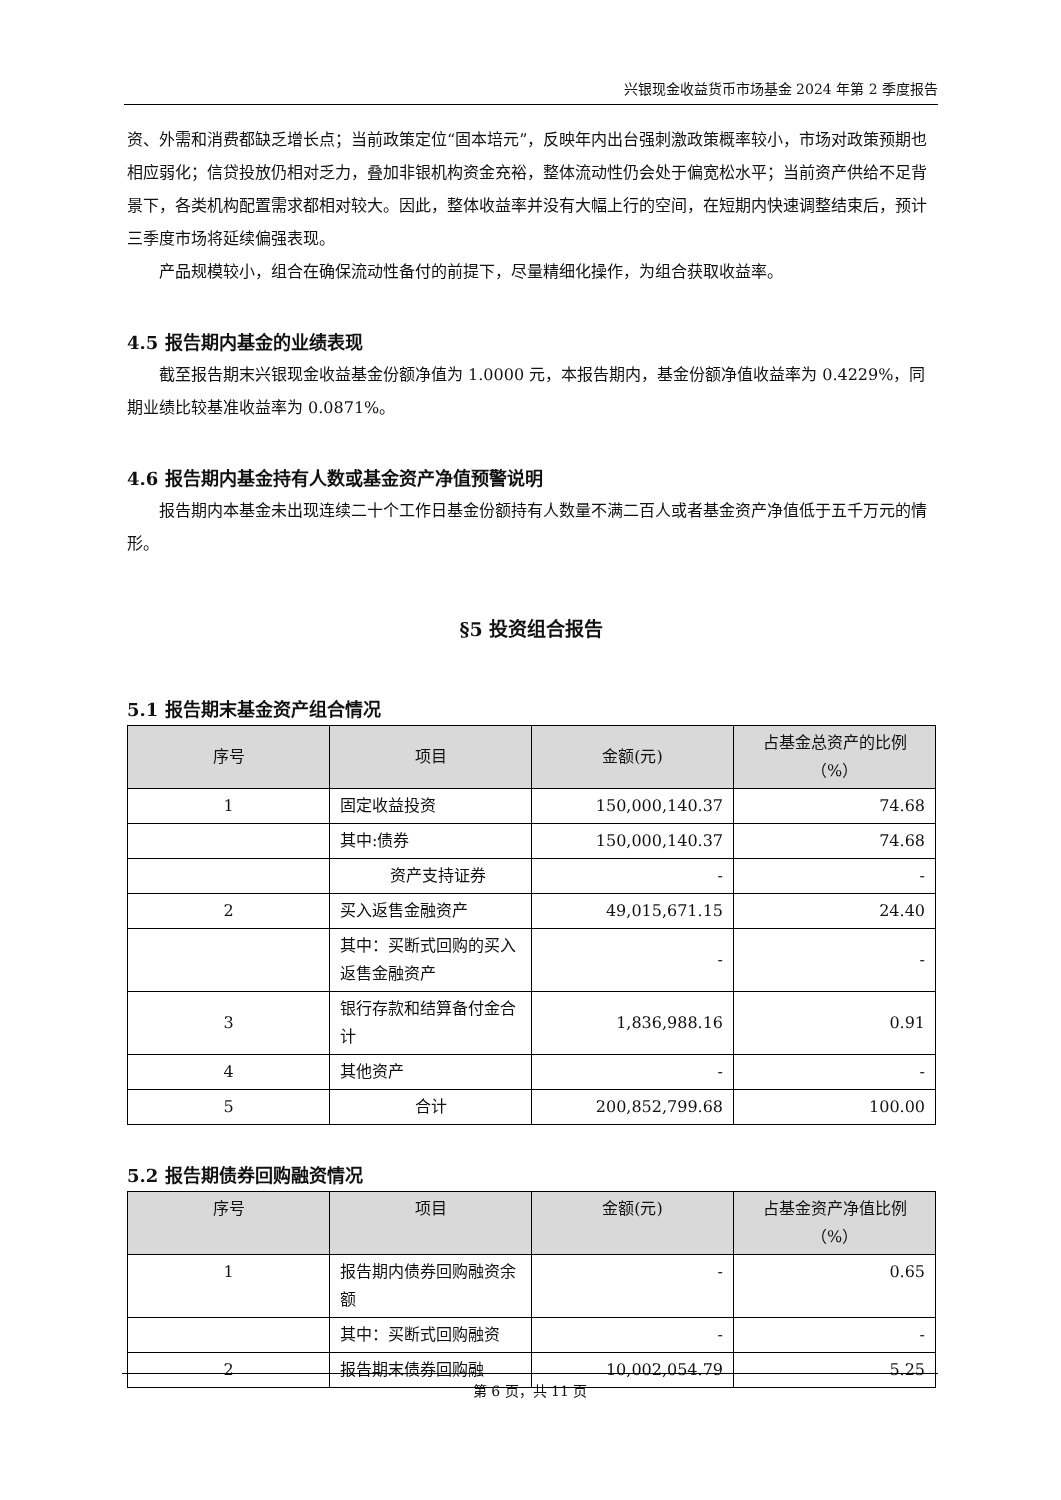兴银现金收益货币市场基金 2024 年第 2 季度报告
资、外需和消费都缺乏增长点；当前政策定位“固本培元”，反映年内出台强刺激政策概率较小，市场对政策预期也相应弱化；信贷投放仍相对乏力，叠加非银机构资金充裕，整体流动性仍会处于偏宽松水平；当前资产供给不足背景下，各类机构配置需求都相对较大。因此，整体收益率并没有大幅上行的空间，在短期内快速调整结束后，预计三季度市场将延续偏强表现。
产品规模较小，组合在确保流动性备付的前提下，尽量精细化操作，为组合获取收益率。
4.5 报告期内基金的业绩表现
截至报告期末兴银现金收益基金份额净值为 1.0000 元，本报告期内，基金份额净值收益率为 0.4229%，同期业绩比较基准收益率为 0.0871%。
4.6 报告期内基金持有人数或基金资产净值预警说明
报告期内本基金未出现连续二十个工作日基金份额持有人数量不满二百人或者基金资产净值低于五千万元的情形。
§5 投资组合报告
5.1 报告期末基金资产组合情况
| 序号 | 项目 | 金额(元) | 占基金总资产的比例（%） |
| --- | --- | --- | --- |
| 1 | 固定收益投资 | 150,000,140.37 | 74.68 |
| | 其中:债券 | 150,000,140.37 | 74.68 |
| | 资产支持证券 | - | - |
| 2 | 买入返售金融资产 | 49,015,671.15 | 24.40 |
| | 其中：买断式回购的买入返售金融资产 | - | - |
| 3 | 银行存款和结算备付金合计 | 1,836,988.16 | 0.91 |
| 4 | 其他资产 | - | - |
| 5 | 合计 | 200,852,799.68 | 100.00 |
5.2 报告期债券回购融资情况
| 序号 | 项目 | 金额(元) | 占基金资产净值比例（%） |
| --- | --- | --- | --- |
| 1 | 报告期内债券回购融资余额 | - | 0.65 |
| | 其中：买断式回购融资 | - | - |
| 2 | 报告期末债券回购融 | 10,002,054.79 | 5.25 |
第 6 页，共 11 页